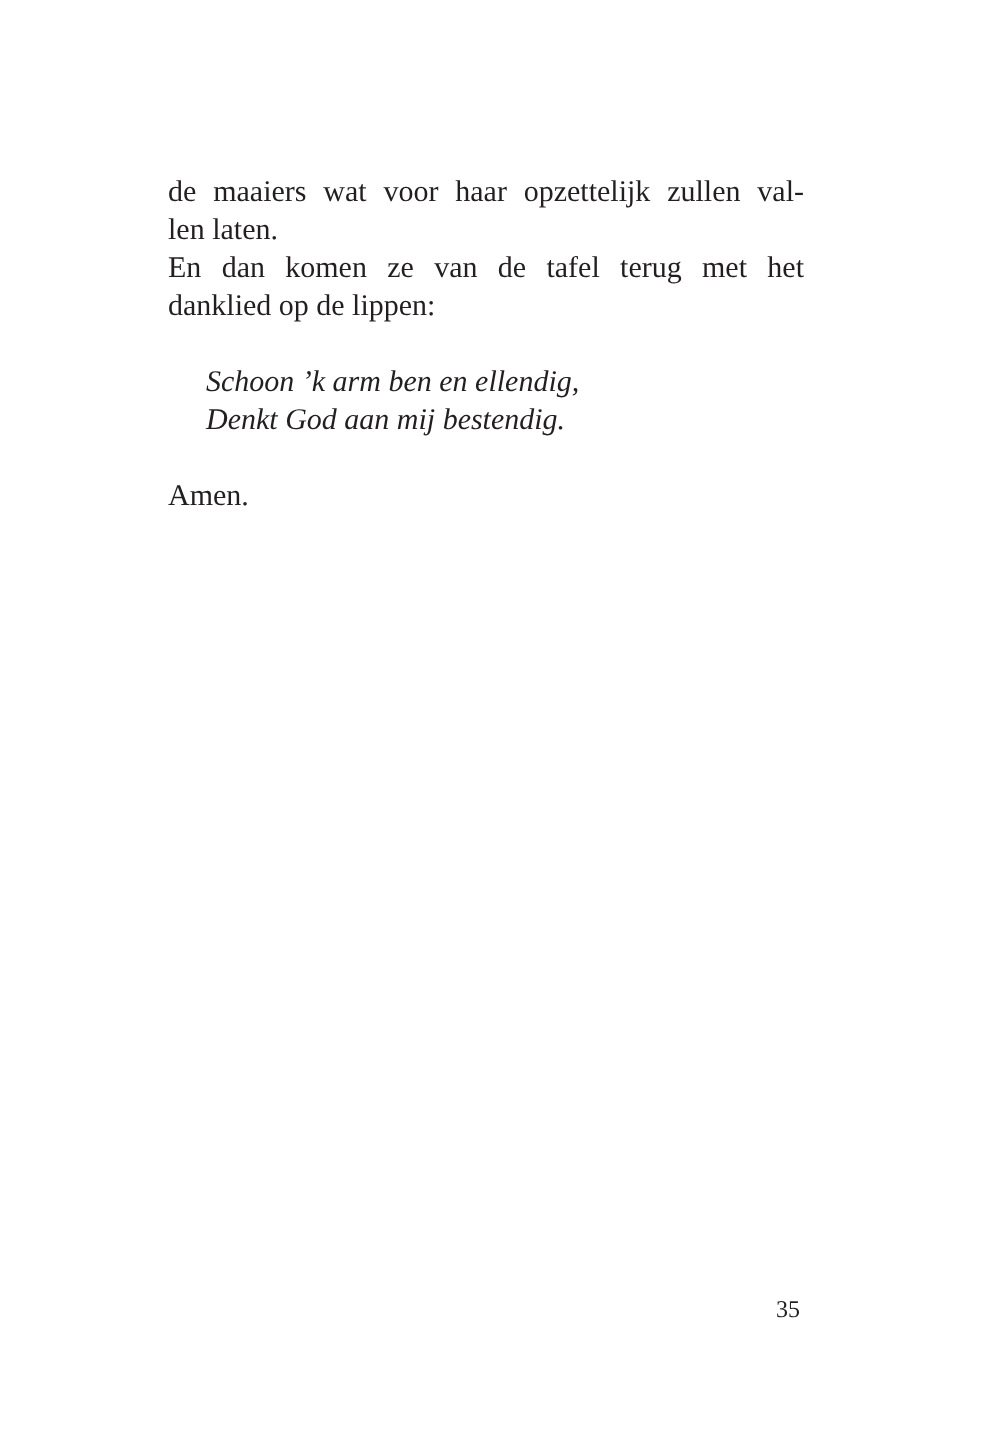de maaiers wat voor haar opzettelijk zullen val-
len laten.
En dan komen ze van de tafel terug met het
danklied op de lippen:
Schoon ’k arm ben en ellendig,
Denkt God aan mij bestendig.
Amen.
35